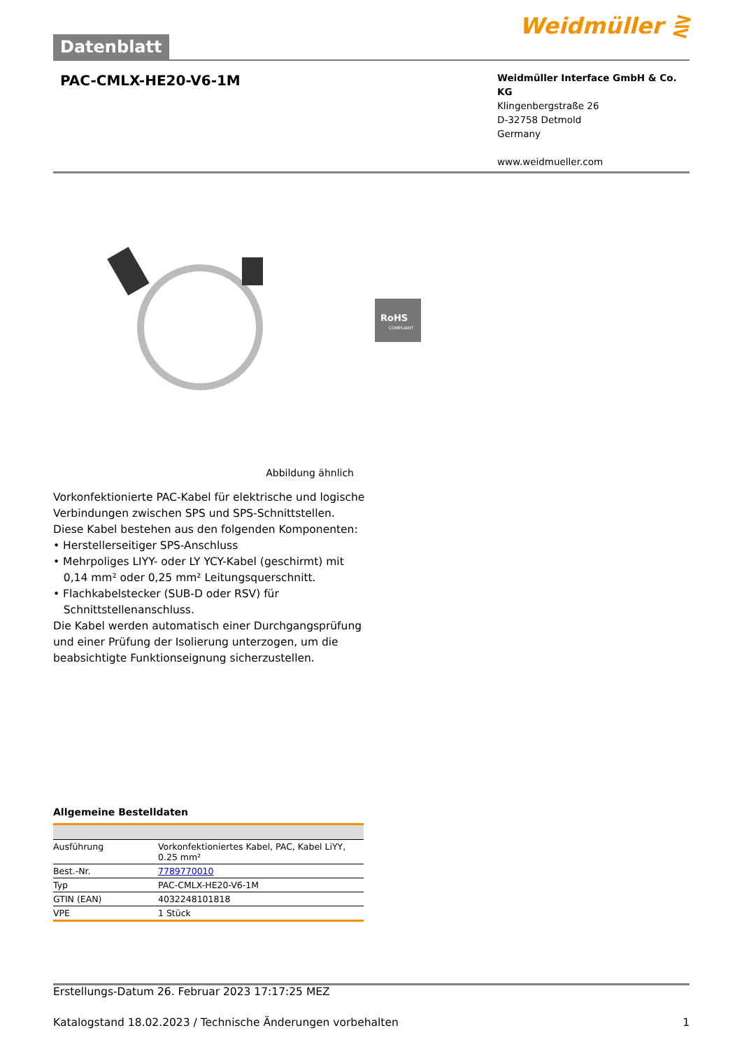Datenblatt
Weidmüller ⋛
PAC-CMLX-HE20-V6-1M
Weidmüller Interface GmbH & Co. KG
Klingenbergstraße 26
D-32758 Detmold
Germany
www.weidmueller.com
RoHS
COMPLIANT
Abbildung ähnlich
Vorkonfektionierte PAC-Kabel für elektrische und logische Verbindungen zwischen SPS und SPS-Schnittstellen.
Diese Kabel bestehen aus den folgenden Komponenten:
• Herstellerseitiger SPS-Anschluss
• Mehrpoliges LIYY- oder LY YCY-Kabel (geschirmt) mit
0,14 mm² oder 0,25 mm² Leitungsquerschnitt.
• Flachkabelstecker (SUB-D oder RSV) für
Schnittstellenanschluss.
Die Kabel werden automatisch einer Durchgangsprüfung und einer Prüfung der Isolierung unterzogen, um die beabsichtigte Funktionseignung sicherzustellen.
Allgemeine Bestelldaten
| Ausführung | Vorkonfektioniertes Kabel, PAC, Kabel LiYY, 0.25 mm² |
| Best.-Nr. | 7789770010 |
| Typ | PAC-CMLX-HE20-V6-1M |
| GTIN (EAN) | 4032248101818 |
| VPE | 1 Stück |
Erstellungs-Datum 26. Februar 2023 17:17:25 MEZ
Katalogstand 18.02.2023 / Technische Änderungen vorbehalten 1